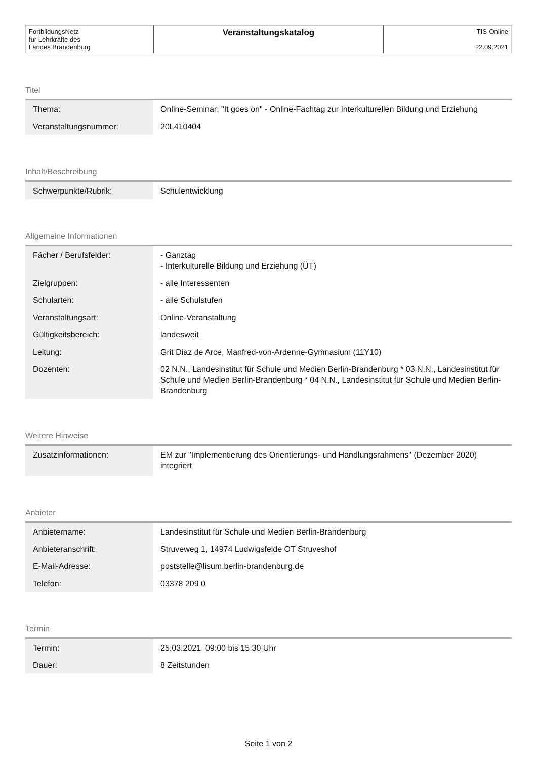| FortbildungsNetz für Lehrkräfte des Landes Brandenburg | Veranstaltungskatalog | TIS-Online 22.09.2021 |
Titel
| Thema: | Online-Seminar: "It goes on" - Online-Fachtag zur Interkulturellen Bildung und Erziehung |
| Veranstaltungsnummer: | 20L410404 |
Inhalt/Beschreibung
| Schwerpunkte/Rubrik: | Schulentwicklung |
Allgemeine Informationen
| Fächer / Berufsfelder: | - Ganztag - Interkulturelle Bildung und Erziehung (ÜT) |
| Zielgruppen: | - alle Interessenten |
| Schularten: | - alle Schulstufen |
| Veranstaltungsart: | Online-Veranstaltung |
| Gültigkeitsbereich: | landesweit |
| Leitung: | Grit Diaz de Arce, Manfred-von-Ardenne-Gymnasium (11Y10) |
| Dozenten: | 02 N.N., Landesinstitut für Schule und Medien Berlin-Brandenburg * 03 N.N., Landesinstitut für Schule und Medien Berlin-Brandenburg * 04 N.N., Landesinstitut für Schule und Medien Berlin-Brandenburg |
Weitere Hinweise
| Zusatzinformationen: | EM zur "Implementierung des Orientierungs- und Handlungsrahmens" (Dezember 2020) integriert |
Anbieter
| Anbietername: | Landesinstitut für Schule und Medien Berlin-Brandenburg |
| Anbieteranschrift: | Struveweg 1, 14974 Ludwigsfelde OT Struveshof |
| E-Mail-Adresse: | poststelle@lisum.berlin-brandenburg.de |
| Telefon: | 03378 209 0 |
Termin
| Termin: | 25.03.2021 09:00 bis 15:30 Uhr |
| Dauer: | 8 Zeitstunden |
Seite 1 von 2